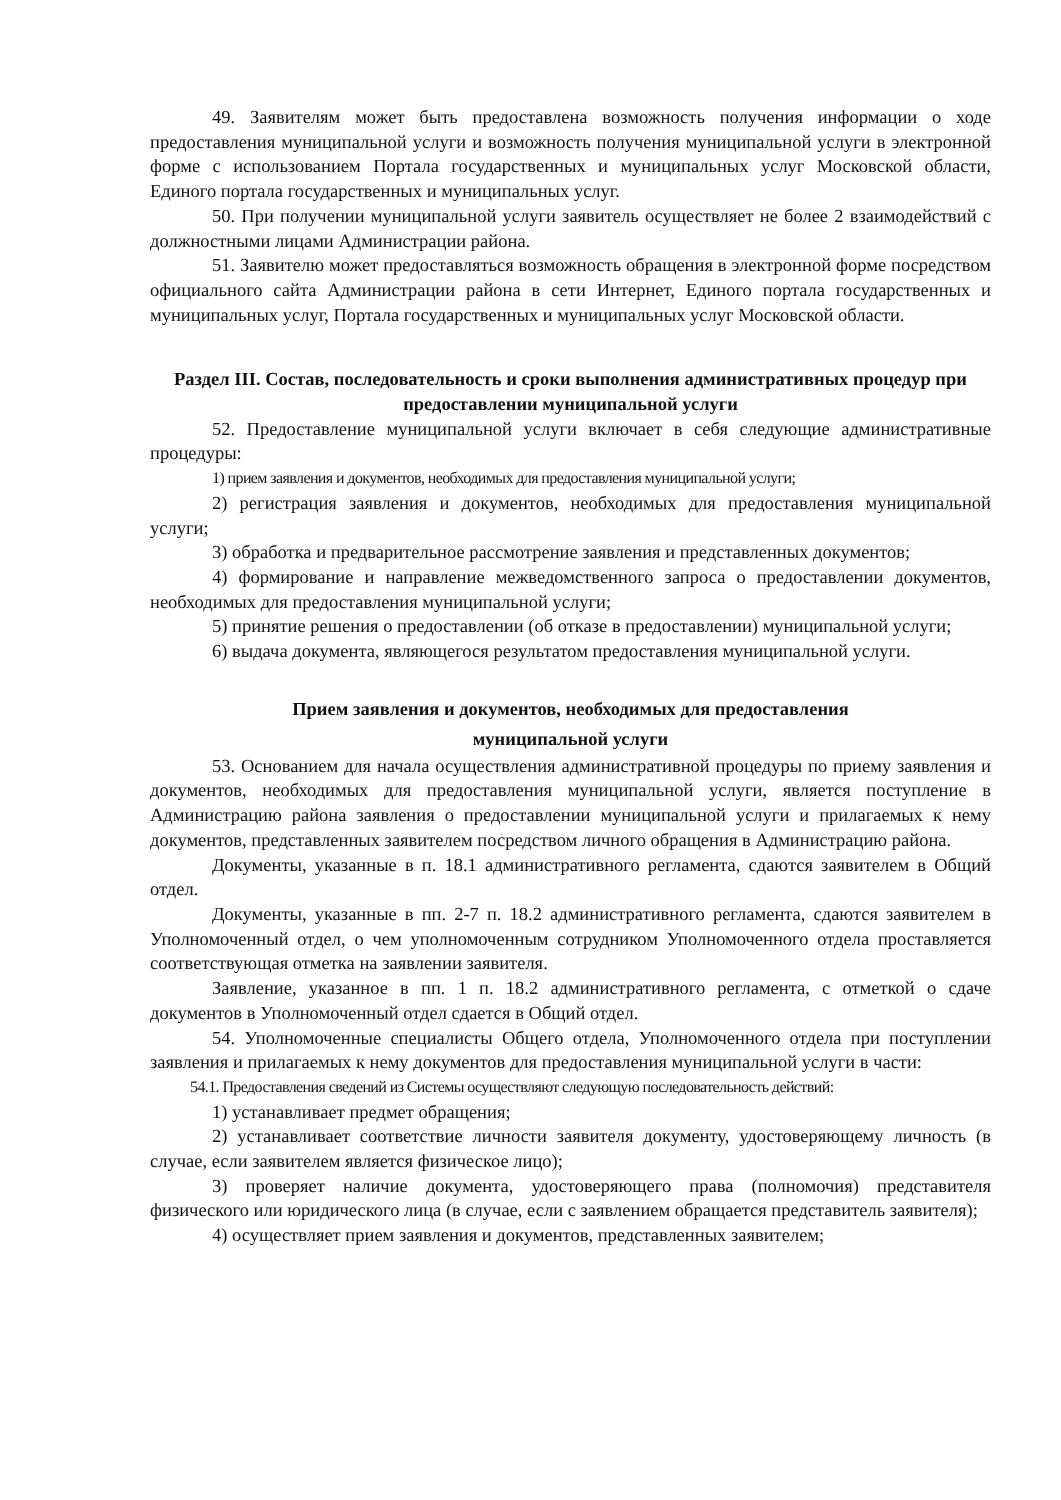49. Заявителям может быть предоставлена возможность получения информации о ходе предоставления муниципальной услуги и возможность получения муниципальной услуги в электронной форме с использованием Портала государственных и муниципальных услуг Московской области, Единого портала государственных и муниципальных услуг.
50. При получении муниципальной услуги заявитель осуществляет не более 2 взаимодействий с должностными лицами Администрации района.
51. Заявителю может предоставляться возможность обращения в электронной форме посредством официального сайта Администрации района в сети Интернет, Единого портала государственных и муниципальных услуг, Портала государственных и муниципальных услуг Московской области.
Раздел III. Состав, последовательность и сроки выполнения административных процедур при предоставлении муниципальной услуги
52. Предоставление муниципальной услуги включает в себя следующие административные процедуры:
1) прием заявления и документов, необходимых для предоставления муниципальной услуги;
2) регистрация заявления и документов, необходимых для предоставления муниципальной услуги;
3) обработка и предварительное рассмотрение заявления и представленных документов;
4) формирование и направление межведомственного запроса о предоставлении документов, необходимых для предоставления муниципальной услуги;
5) принятие решения о предоставлении (об отказе в предоставлении) муниципальной услуги;
6) выдача документа, являющегося результатом предоставления муниципальной услуги.
Прием заявления и документов, необходимых для предоставления
муниципальной услуги
53. Основанием для начала осуществления административной процедуры по приему заявления и документов, необходимых для предоставления муниципальной услуги, является поступление в Администрацию района заявления о предоставлении муниципальной услуги и прилагаемых к нему документов, представленных заявителем посредством личного обращения в Администрацию района.
Документы, указанные в п. 18.1 административного регламента, сдаются заявителем в Общий отдел.
Документы, указанные в пп. 2-7 п. 18.2 административного регламента, сдаются заявителем в Уполномоченный отдел, о чем уполномоченным сотрудником Уполномоченного отдела проставляется соответствующая отметка на заявлении заявителя.
Заявление, указанное в пп. 1 п. 18.2 административного регламента, с отметкой о сдаче документов в Уполномоченный отдел сдается в Общий отдел.
54. Уполномоченные специалисты Общего отдела, Уполномоченного отдела при поступлении заявления и прилагаемых к нему документов для предоставления муниципальной услуги в части:
54.1. Предоставления сведений из Системы осуществляют следующую последовательность действий:
1) устанавливает предмет обращения;
2) устанавливает соответствие личности заявителя документу, удостоверяющему личность (в случае, если заявителем является физическое лицо);
3) проверяет наличие документа, удостоверяющего права (полномочия) представителя физического или юридического лица (в случае, если с заявлением обращается представитель заявителя);
4) осуществляет прием заявления и документов, представленных заявителем;